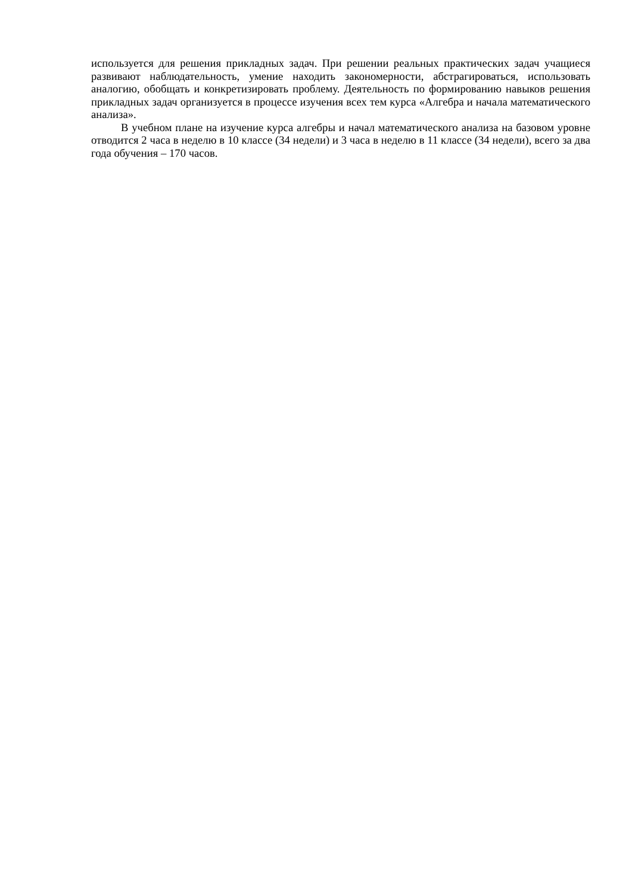используется для решения прикладных задач. При решении реальных практических задач учащиеся развивают наблюдательность, умение находить закономерности, абстрагироваться, использовать аналогию, обобщать и конкретизировать проблему. Деятельность по формированию навыков решения прикладных задач организуется в процессе изучения всех тем курса «Алгебра и начала математического анализа».
В учебном плане на изучение курса алгебры и начал математического анализа на базовом уровне отводится 2 часа в неделю в 10 классе (34 недели) и 3 часа в неделю в 11 классе (34 недели), всего за два года обучения – 170 часов.